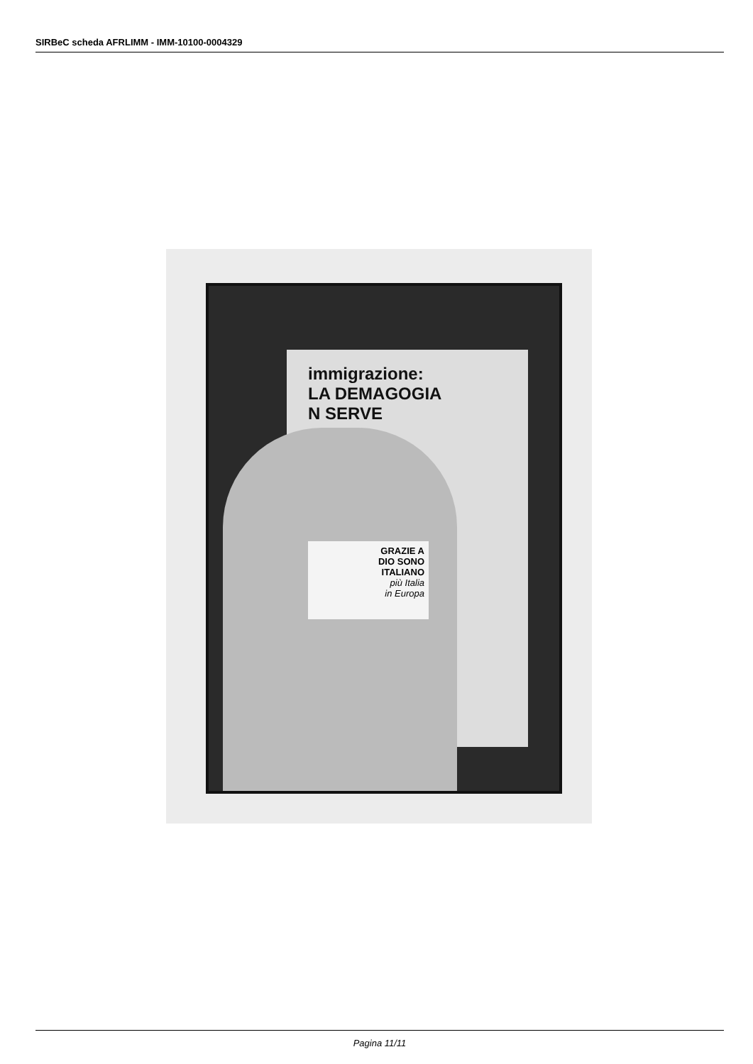SIRBeC scheda AFRLIMM - IMM-10100-0004329
immigrazione:
LA DEMAGOGIA
N SERVE
GRAZIE A
DIO SONO
ITALIANO
più Italia
in Europa
Pagina 11/11